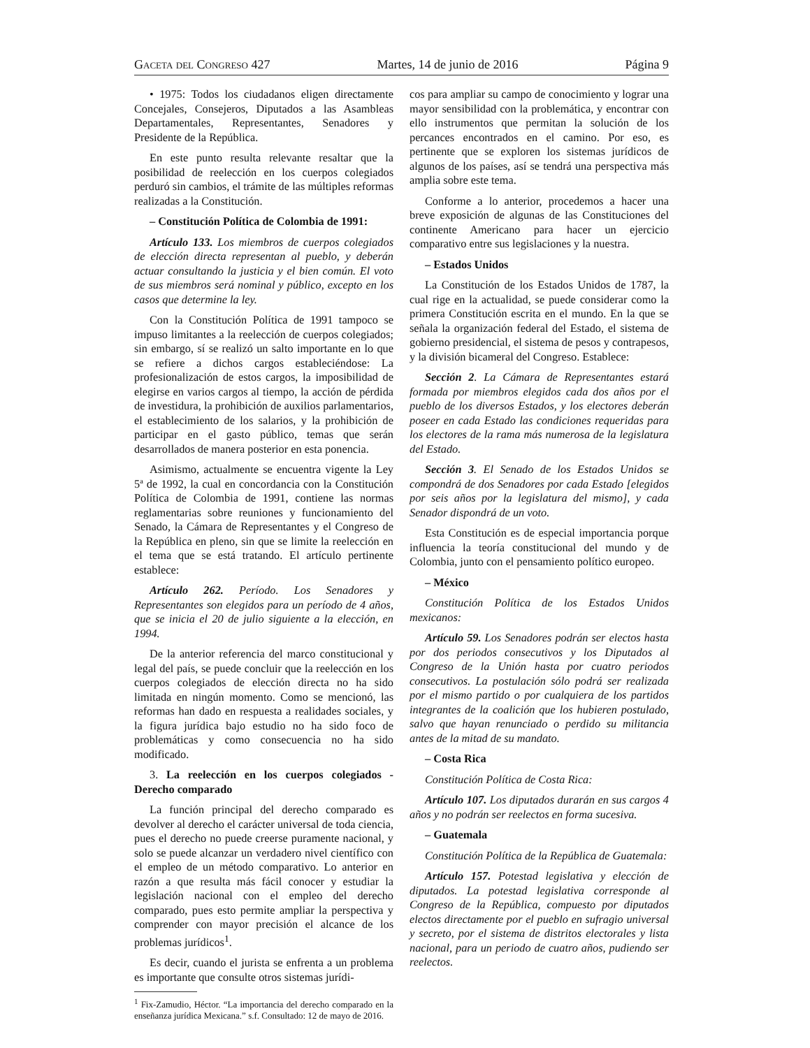Gaceta del Congreso 427 Martes, 14 de junio de 2016 Página 9
• 1975: Todos los ciudadanos eligen directamente Concejales, Consejeros, Diputados a las Asambleas Departamentales, Representantes, Senadores y Presidente de la República.
En este punto resulta relevante resaltar que la posibilidad de reelección en los cuerpos colegiados perduró sin cambios, el trámite de las múltiples reformas realizadas a la Constitución.
– Constitución Política de Colombia de 1991:
Artículo 133. Los miembros de cuerpos colegiados de elección directa representan al pueblo, y deberán actuar consultando la justicia y el bien común. El voto de sus miembros será nominal y público, excepto en los casos que determine la ley.
Con la Constitución Política de 1991 tampoco se impuso limitantes a la reelección de cuerpos colegiados; sin embargo, sí se realizó un salto importante en lo que se refiere a dichos cargos estableciéndose: La profesionalización de estos cargos, la imposibilidad de elegirse en varios cargos al tiempo, la acción de pérdida de investidura, la prohibición de auxilios parlamentarios, el establecimiento de los salarios, y la prohibición de participar en el gasto público, temas que serán desarrollados de manera posterior en esta ponencia.
Asimismo, actualmente se encuentra vigente la Ley 5ª de 1992, la cual en concordancia con la Constitución Política de Colombia de 1991, contiene las normas reglamentarias sobre reuniones y funcionamiento del Senado, la Cámara de Representantes y el Congreso de la República en pleno, sin que se limite la reelección en el tema que se está tratando. El artículo pertinente establece:
Artículo 262. Período. Los Senadores y Representantes son elegidos para un período de 4 años, que se inicia el 20 de julio siguiente a la elección, en 1994.
De la anterior referencia del marco constitucional y legal del país, se puede concluir que la reelección en los cuerpos colegiados de elección directa no ha sido limitada en ningún momento. Como se mencionó, las reformas han dado en respuesta a realidades sociales, y la figura jurídica bajo estudio no ha sido foco de problemáticas y como consecuencia no ha sido modificado.
3. La reelección en los cuerpos colegiados - Derecho comparado
La función principal del derecho comparado es devolver al derecho el carácter universal de toda ciencia, pues el derecho no puede creerse puramente nacional, y solo se puede alcanzar un verdadero nivel científico con el empleo de un método comparativo. Lo anterior en razón a que resulta más fácil conocer y estudiar la legislación nacional con el empleo del derecho comparado, pues esto permite ampliar la perspectiva y comprender con mayor precisión el alcance de los problemas jurídicos<sup>1</sup>.
Es decir, cuando el jurista se enfrenta a un problema es importante que consulte otros sistemas jurídi-
<sup>1</sup> Fix-Zamudio, Héctor. “La importancia del derecho comparado en la enseñanza jurídica Mexicana.” s.f. Consultado: 12 de mayo de 2016.
cos para ampliar su campo de conocimiento y lograr una mayor sensibilidad con la problemática, y encontrar con ello instrumentos que permitan la solución de los percances encontrados en el camino. Por eso, es pertinente que se exploren los sistemas jurídicos de algunos de los países, así se tendrá una perspectiva más amplia sobre este tema.
Conforme a lo anterior, procedemos a hacer una breve exposición de algunas de las Constituciones del continente Americano para hacer un ejercicio comparativo entre sus legislaciones y la nuestra.
– Estados Unidos
La Constitución de los Estados Unidos de 1787, la cual rige en la actualidad, se puede considerar como la primera Constitución escrita en el mundo. En la que se señala la organización federal del Estado, el sistema de gobierno presidencial, el sistema de pesos y contrapesos, y la división bicameral del Congreso. Establece:
Sección 2. La Cámara de Representantes estará formada por miembros elegidos cada dos años por el pueblo de los diversos Estados, y los electores deberán poseer en cada Estado las condiciones requeridas para los electores de la rama más numerosa de la legislatura del Estado.
Sección 3. El Senado de los Estados Unidos se compondrá de dos Senadores por cada Estado [elegidos por seis años por la legislatura del mismo], y cada Senador dispondrá de un voto.
Esta Constitución es de especial importancia porque influencia la teoría constitucional del mundo y de Colombia, junto con el pensamiento político europeo.
– México
Constitución Política de los Estados Unidos mexicanos:
Artículo 59. Los Senadores podrán ser electos hasta por dos periodos consecutivos y los Diputados al Congreso de la Unión hasta por cuatro periodos consecutivos. La postulación sólo podrá ser realizada por el mismo partido o por cualquiera de los partidos integrantes de la coalición que los hubieren postulado, salvo que hayan renunciado o perdido su militancia antes de la mitad de su mandato.
– Costa Rica
Constitución Política de Costa Rica:
Artículo 107. Los diputados durarán en sus cargos 4 años y no podrán ser reelectos en forma sucesiva.
– Guatemala
Constitución Política de la República de Guatemala:
Artículo 157. Potestad legislativa y elección de diputados. La potestad legislativa corresponde al Congreso de la República, compuesto por diputados electos directamente por el pueblo en sufragio universal y secreto, por el sistema de distritos electorales y lista nacional, para un periodo de cuatro años, pudiendo ser reelectos.